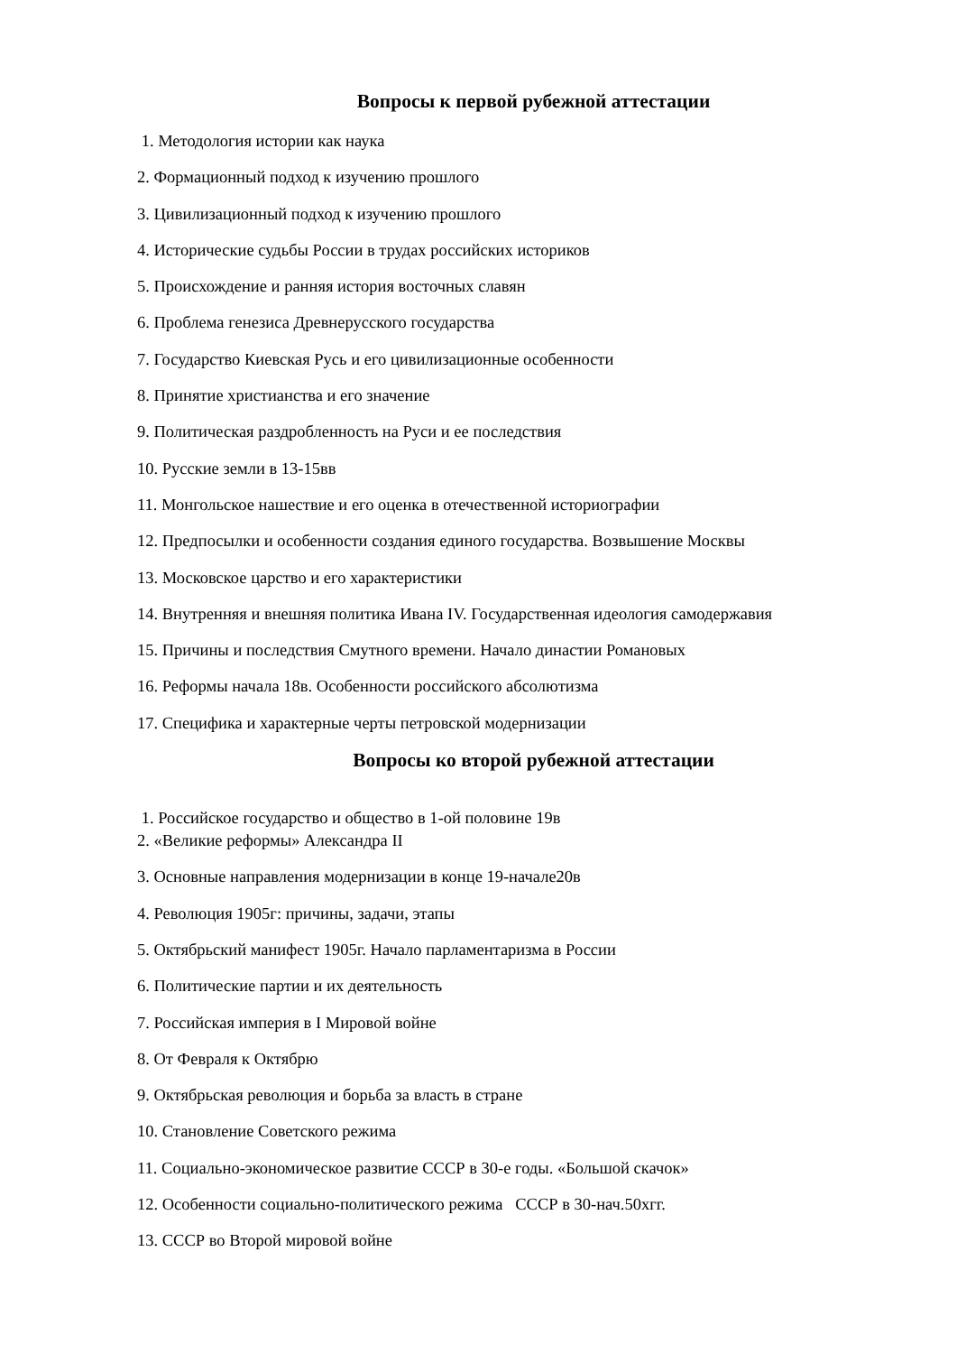Вопросы к первой рубежной аттестации
1. Методология истории как наука
2. Формационный подход к изучению прошлого
3. Цивилизационный подход к изучению прошлого
4. Исторические судьбы России в трудах российских историков
5. Происхождение и ранняя история восточных славян
6. Проблема генезиса Древнерусского государства
7. Государство Киевская Русь и его цивилизационные особенности
8. Принятие христианства и его значение
9. Политическая раздробленность на Руси и ее последствия
10. Русские земли в 13-15вв
11. Монгольское нашествие и его оценка в отечественной историографии
12. Предпосылки и особенности создания единого государства. Возвышение Москвы
13. Московское царство и его характеристики
14. Внутренняя и внешняя политика Ивана IV. Государственная идеология самодержавия
15. Причины и последствия Смутного времени. Начало династии Романовых
16. Реформы начала 18в. Особенности российского абсолютизма
17. Специфика и характерные черты петровской модернизации
Вопросы ко второй рубежной аттестации
1. Российское государство и общество в 1-ой половине 19в
2. «Великие реформы» Александра II
3. Основные направления модернизации в конце 19-начале20в
4. Революция 1905г: причины, задачи, этапы
5. Октябрьский манифест 1905г. Начало парламентаризма в России
6. Политические партии и их деятельность
7. Российская империя в I Мировой войне
8. От Февраля к Октябрю
9. Октябрьская революция и борьба за власть в стране
10. Становление Советского режима
11. Социально-экономическое развитие СССР в 30-е годы. «Большой скачок»
12. Особенности социально-политического режима СССР в 30-нач.50хгг.
13. СССР во Второй мировой войне